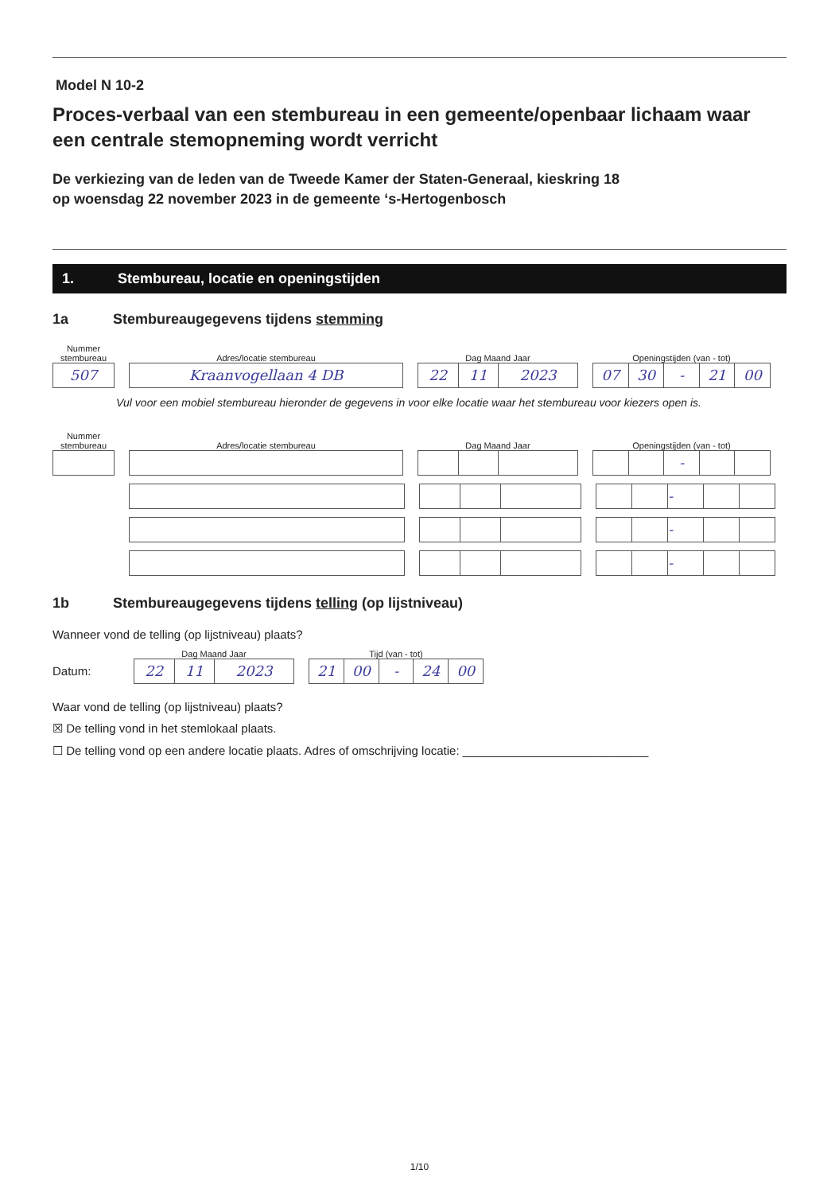Model N 10-2
Proces-verbaal van een stembureau in een gemeente/openbaar lichaam waar een centrale stemopneming wordt verricht
De verkiezing van de leden van de Tweede Kamer der Staten-Generaal, kieskring 18
op woensdag 22 november 2023 in de gemeente ‘s-Hertogenbosch
1. Stembureau, locatie en openingstijden
1a Stembureaugegevens tijdens stemming
Nummer stembureau
507
Adres/locatie stembureau
Kraanvogellaan 4 DB
Dag Maand Jaar
22 11 2023
Openingstijden (van - tot)
07 30 - 21 00
Vul voor een mobiel stembureau hieronder de gegevens in voor elke locatie waar het stembureau voor kiezers open is.
Nummer stembureau
Adres/locatie stembureau
Dag Maand Jaar
Openingstijden (van - tot)
-
-
-
-
1b Stembureaugegevens tijdens telling (op lijstniveau)
Wanneer vond de telling (op lijstniveau) plaats?
Datum:
Dag Maand Jaar
22 11 2023
Tijd (van - tot)
21 00 - 24 00
Waar vond de telling (op lijstniveau) plaats?
☒ De telling vond in het stemlokaal plaats.
☐ De telling vond op een andere locatie plaats. Adres of omschrijving locatie: ____________________________
1/10